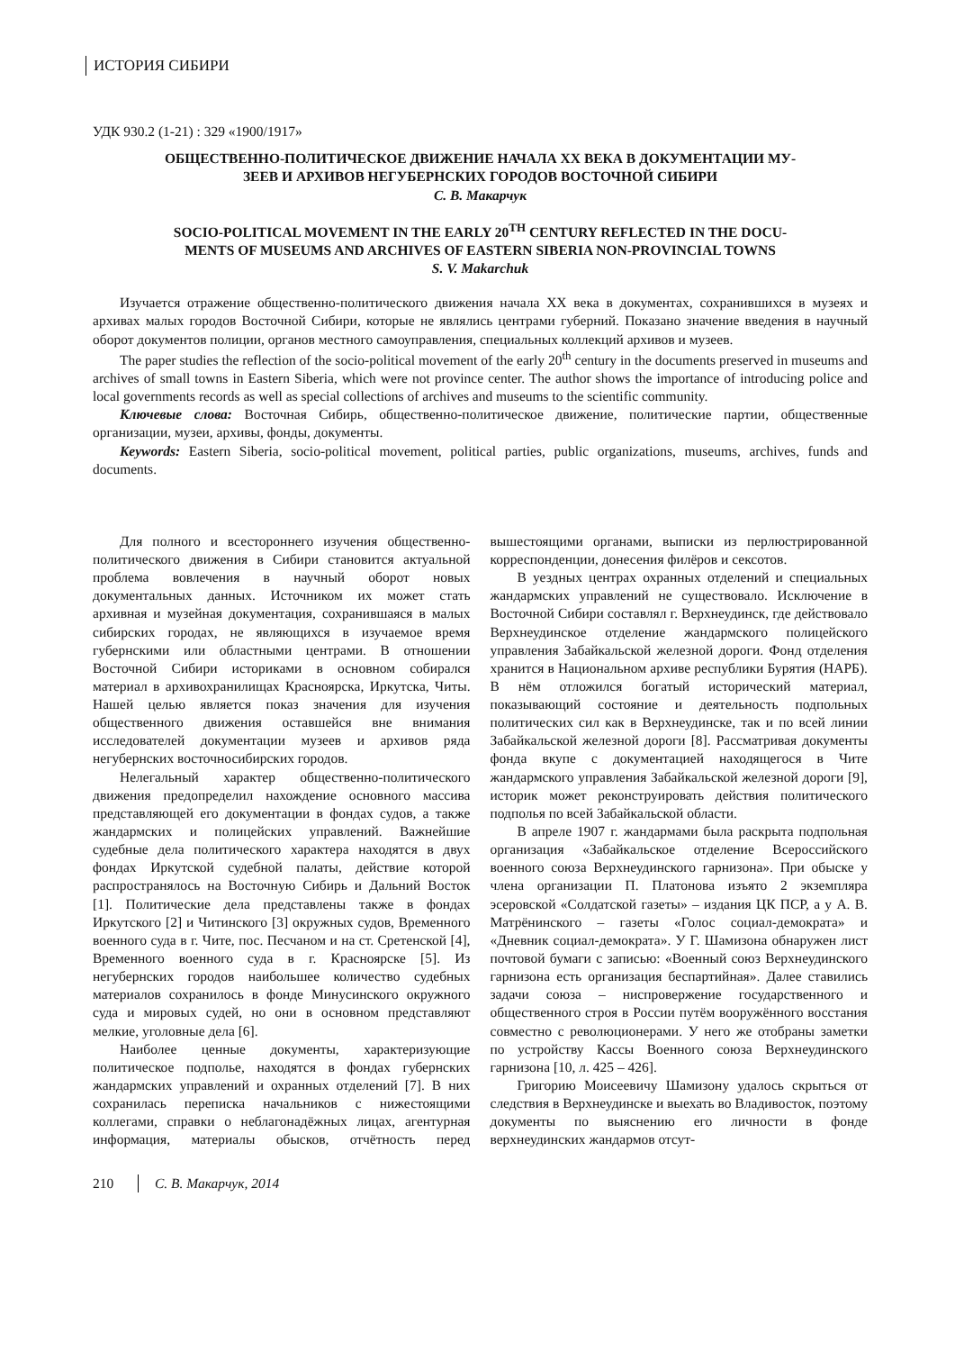ИСТОРИЯ СИБИРИ
УДК 930.2 (1-21) : 329 «1900/1917»
ОБЩЕСТВЕННО-ПОЛИТИЧЕСКОЕ ДВИЖЕНИЕ НАЧАЛА XX ВЕКА В ДОКУМЕНТАЦИИ МУ-
ЗЕЕВ И АРХИВОВ НЕГУБЕРНСКИХ ГОРОДОВ ВОСТОЧНОЙ СИБИРИ
С. В. Макарчук
SOCIO-POLITICAL MOVEMENT IN THE EARLY 20<sup>TH</sup> CENTURY REFLECTED IN THE DOCU-
MENTS OF MUSEUMS AND ARCHIVES OF EASTERN SIBERIA NON-PROVINCIAL TOWNS
S. V. Makarchuk
Изучается отражение общественно-политического движения начала XX века в документах, сохранившихся в музеях и архивах малых городов Восточной Сибири, которые не являлись центрами губерний. Показано значение введения в научный оборот документов полиции, органов местного самоуправления, специальных коллекций архивов и музеев.
The paper studies the reflection of the socio-political movement of the early 20<sup>th</sup> century in the documents preserved in museums and archives of small towns in Eastern Siberia, which were not province center. The author shows the importance of introducing police and local governments records as well as special collections of archives and museums to the scientific community.
Ключевые слова: Восточная Сибирь, общественно-политическое движение, политические партии, общественные организации, музеи, архивы, фонды, документы.
Keywords: Eastern Siberia, socio-political movement, political parties, public organizations, museums, archives, funds and documents.
Для полного и всестороннего изучения общественно-политического движения в Сибири становится актуальной проблема вовлечения в научный оборот новых документальных данных. Источником их может стать архивная и музейная документация, сохранившаяся в малых сибирских городах, не являющихся в изучаемое время губернскими или областными центрами. В отношении Восточной Сибири историками в основном собирался материал в архивохранилищах Красноярска, Иркутска, Читы. Нашей целью является показ значения для изучения общественного движения оставшейся вне внимания исследователей документации музеев и архивов ряда негубернских восточносибирских городов.
Нелегальный характер общественно-политического движения предопределил нахождение основного массива представляющей его документации в фондах судов, а также жандармских и полицейских управлений. Важнейшие судебные дела политического характера находятся в двух фондах Иркутской судебной палаты, действие которой распространялось на Восточную Сибирь и Дальний Восток [1]. Политические дела представлены также в фондах Иркутского [2] и Читинского [3] окружных судов, Временного военного суда в г. Чите, пос. Песчаном и на ст. Сретенской [4], Временного военного суда в г. Красноярске [5]. Из негубернских городов наибольшее количество судебных материалов сохранилось в фонде Минусинского окружного суда и мировых судей, но они в основном представляют мелкие, уголовные дела [6].
Наиболее ценные документы, характеризующие политическое подполье, находятся в фондах губернских жандармских управлений и охранных отделений [7]. В них сохранилась переписка начальников с нижестоящими коллегами, справки о неблагонадёжных лицах, агентурная информация, материалы обысков, отчётность перед вышестоящими органами, выписки из перлюстрированной корреспонденции, донесения филёров и сексотов.
В уездных центрах охранных отделений и специальных жандармских управлений не существовало. Исключение в Восточной Сибири составлял г. Верхнеудинск, где действовало Верхнеудинское отделение жандармского полицейского управления Забайкальской железной дороги. Фонд отделения хранится в Национальном архиве республики Бурятия (НАРБ). В нём отложился богатый исторический материал, показывающий состояние и деятельность подпольных политических сил как в Верхнеудинске, так и по всей линии Забайкальской железной дороги [8]. Рассматривая документы фонда вкупе с документацией находящегося в Чите жандармского управления Забайкальской железной дороги [9], историк может реконструировать действия политического подполья по всей Забайкальской области.
В апреле 1907 г. жандармами была раскрыта подпольная организация «Забайкальское отделение Всероссийского военного союза Верхнеудинского гарнизона». При обыске у члена организации П. Платонова изъято 2 экземпляра эсеровской «Солдатской газеты» – издания ЦК ПСР, а у А. В. Матрёнинского – газеты «Голос социал-демократа» и «Дневник социал-демократа». У Г. Шамизона обнаружен лист почтовой бумаги с записью: «Военный союз Верхнеудинского гарнизона есть организация беспартийная». Далее ставились задачи союза – ниспровержение государственного и общественного строя в России путём вооружённого восстания совместно с революционерами. У него же отобраны заметки по устройству Кассы Военного союза Верхнеудинского гарнизона [10, л. 425 – 426].
Григорию Моисеевичу Шамизону удалось скрыться от следствия в Верхнеудинске и выехать во Владивосток, поэтому документы по выяснению его личности в фонде верхнеудинских жандармов отсут-
210 С. В. Макарчук, 2014